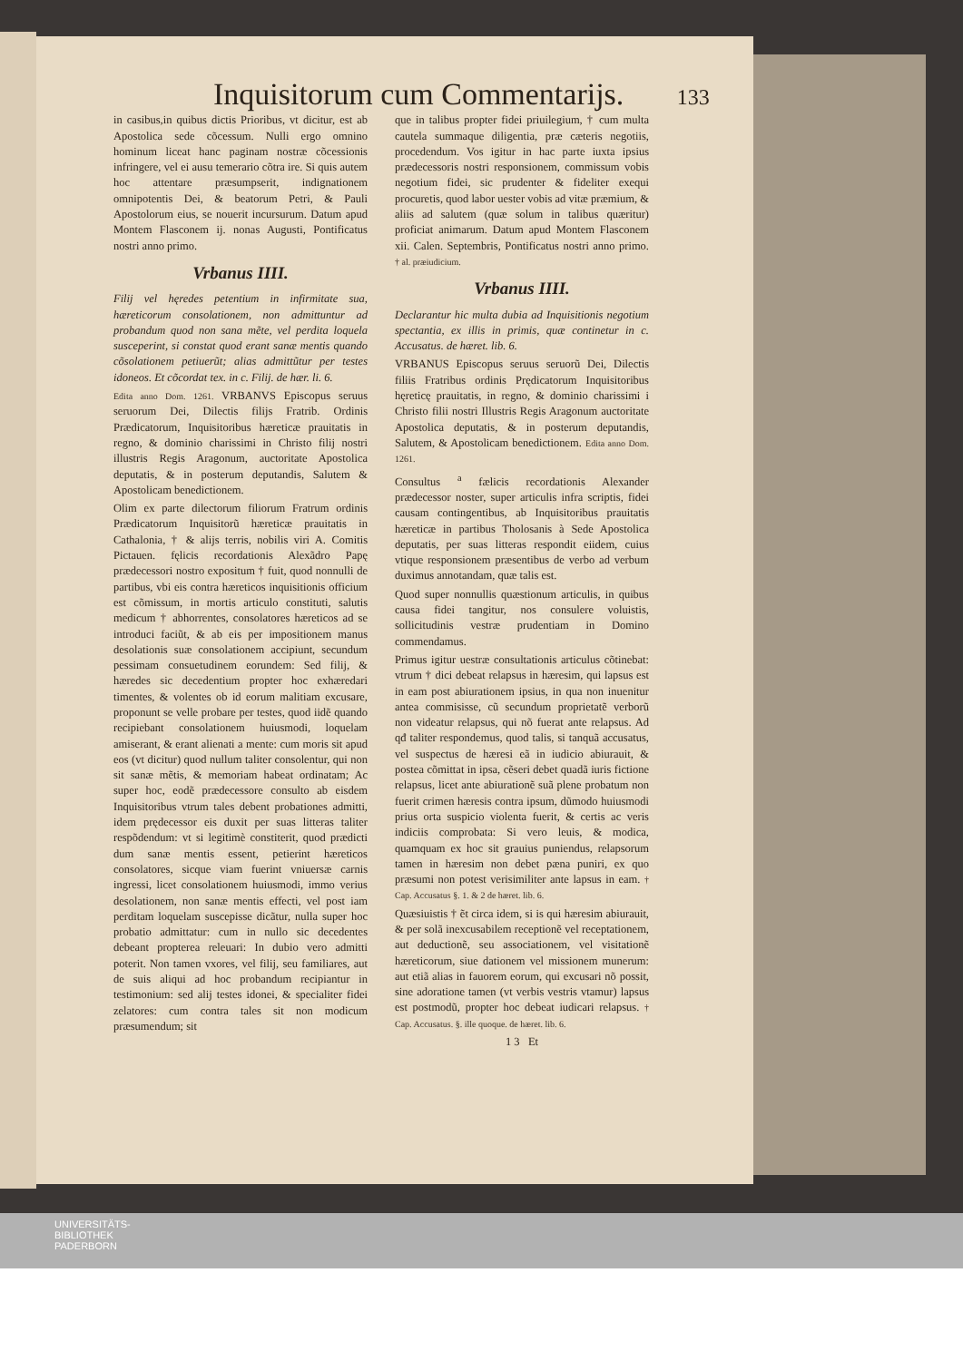Inquisitorum cum Commentarijs. 133
in casibus,in quibus dictis Prioribus, vt dicitur, est ab Apostolica sede cõcessum. Nulli ergo omnino hominum liceat hanc paginam nostræ cõcessionis infringere, vel ei ausu temerario cõtra ire. Si quis autem hoc attentare præsumpserit, indignationem omnipotentis Dei, & beatorum Petri, & Pauli Apostolorum eius, se nouerit incursurum. Datum apud Montem Flasconem ij. nonas Augusti, Pontificatus nostri anno primo.
Vrbanus IIII.
Filij vel hęredes petentium in infirmitate sua, hæreticorum consolationem, non admittuntur ad probandum quod non sana mẽte, vel perdita loquela susceperint, si constat quod erant sanæ mentis quando cõsolationem petiuerũt; alias admittũtur per testes idoneos. Et cõcordat tex. in c. Filij. de hær. li. 6.
Edita anno Dom. 1261. VRBANVS Episcopus seruus seruorum Dei, Dilectis filijs Fratrib. Ordinis Prædicatorum, Inquisitoribus hæreticæ prauitatis in regno, & dominio charissimi in Christo filij nostri illustris Regis Aragonum, auctoritate Apostolica deputatis, & in posterum deputandis, Salutem & Apostolicam benedictionem.
Olim ex parte dilectorum filiorum Fratrum ordinis Prædicatorum Inquisitorũ hæreticæ prauitatis in Cathalonia, † & alijs terris, nobilis viri A. Comitis Pictauen. fęlicis recordationis Alexãdro Papę prædecessori nostro expositum † fuit, quod nonnulli de partibus, vbi eis contra hæreticos inquisitionis officium est cõmissum, in mortis articulo constituti, salutis medicum † abhorrentes, consolatores hæreticos ad se introduci faciũt, & ab eis per impositionem manus desolationis suæ consolationem accipiunt, secundum pessimam consuetudinem eorundem: Sed filij, & hæredes sic decedentium propter hoc exhæredari timentes, & volentes ob id eorum malitiam excusare, proponunt se velle probare per testes, quod iidẽ quando recipiebant consolationem huiusmodi, loquelam amiserant, & erant alienati a mente: cum moris sit apud eos (vt dicitur) quod nullum taliter consolentur, qui non sit sanæ mẽtis, & memoriam habeat ordinatam; Ac super hoc, eodẽ prædecessore consulto ab eisdem Inquisitoribus vtrum tales debent probationes admitti, idem prędecessor eis duxit per suas litteras taliter respõdendum: vt si legitimè constiterit, quod prædicti dum sanæ mentis essent, petierint hæreticos consolatores, sicque viam fuerint vniuersæ carnis ingressi, licet consolationem huiusmodi, immo verius desolationem, non sanæ mentis effecti, vel post iam perditam loquelam suscepisse dicãtur, nulla super hoc probatio admittatur: cum in nullo sic decedentes debeant propterea releuari: In dubio vero admitti poterit. Non tamen vxores, vel filij, seu familiares, aut de suis aliqui ad hoc probandum recipiantur in testimonium: sed alij testes idonei, & specialiter fidei zelatores: cum contra tales sit non modicum præsumendum; sit
que in talibus propter fidei priuilegium, † cum multa cautela summaque diligentia, præ cæteris negotiis, procedendum. Vos igitur in hac parte iuxta ipsius prædecessoris nostri responsionem, commissum vobis negotium fidei, sic prudenter & fideliter exequi procuretis, quod labor uester vobis ad vitæ præmium, & aliis ad salutem (quæ solum in talibus quæritur) proficiat animarum. Datum apud Montem Flasconem xii. Calen. Septembris, Pontificatus nostri anno primo. † al. præiudicium.
Vrbanus IIII.
Declarantur hic multa dubia ad Inquisitionis negotium spectantia, ex illis in primis, quæ continetur in c. Accusatus. de hæret. lib. 6.
VRBANUS Episcopus seruus seruorũ Dei, Dilectis filiis Fratribus ordinis Prędicatorum Inquisitoribus hęreticę prauitatis, in regno, & dominio charissimi i Christo filii nostri Illustris Regis Aragonum auctoritate Apostolica deputatis, & in posterum deputandis, Salutem, & Apostolicam benedictionem. Edita anno Dom. 1261.
Consultus <sup>a</sup> fælicis recordationis Alexander prædecessor noster, super articulis infra scriptis, fidei causam contingentibus, ab Inquisitoribus prauitatis hæreticæ in partibus Tholosanis à Sede Apostolica deputatis, per suas litteras respondit eiidem, cuius vtique responsionem præsentibus de verbo ad verbum duximus annotandam, quæ talis est.
Quod super nonnullis quæstionum articulis, in quibus causa fidei tangitur, nos consulere voluistis, sollicitudinis vestræ prudentiam in Domino commendamus.
Primus igitur uestræ consultationis articulus cõtinebat: vtrum † dici debeat relapsus in hæresim, qui lapsus est in eam post abiurationem ipsius, in qua non inuenitur antea commisisse, cũ secundum proprietatẽ verborũ non videatur relapsus, qui nõ fuerat ante relapsus. Ad qđ taliter respondemus, quod talis, si tanquã accusatus, vel suspectus de hæresi eã in iudicio abiurauit, & postea cõmittat in ipsa, cẽseri debet quadã iuris fictione relapsus, licet ante abiurationẽ suã plene probatum non fuerit crimen hæresis contra ipsum, dũmodo huiusmodi prius orta suspicio violenta fuerit, & certis ac veris indiciis comprobata: Si vero leuis, & modica, quamquam ex hoc sit grauius puniendus, relapsorum tamen in hæresim non debet pæna puniri, ex quo præsumi non potest verisimiliter ante lapsus in eam. † Cap. Accusatus §. 1. & 2 de hæret. lib. 6.
Quæsiuistis † ẽt circa idem, si is qui hæresim abiurauit, & per solã inexcusabilem receptionẽ vel receptationem, aut deductionẽ, seu associationem, vel visitationẽ hæreticorum, siue dationem vel missionem munerum: aut etiã alias in fauorem eorum, qui excusari nõ possit, sine adoratione tamen (vt verbis vestris vtamur) lapsus est postmodũ, propter hoc debeat iudicari relapsus. † Cap. Accusatus. §. ille quoque. de hæret. lib. 6.
1 3 Et
UNIVERSITÄTS-
BIBLIOTHEK
PADERBORN